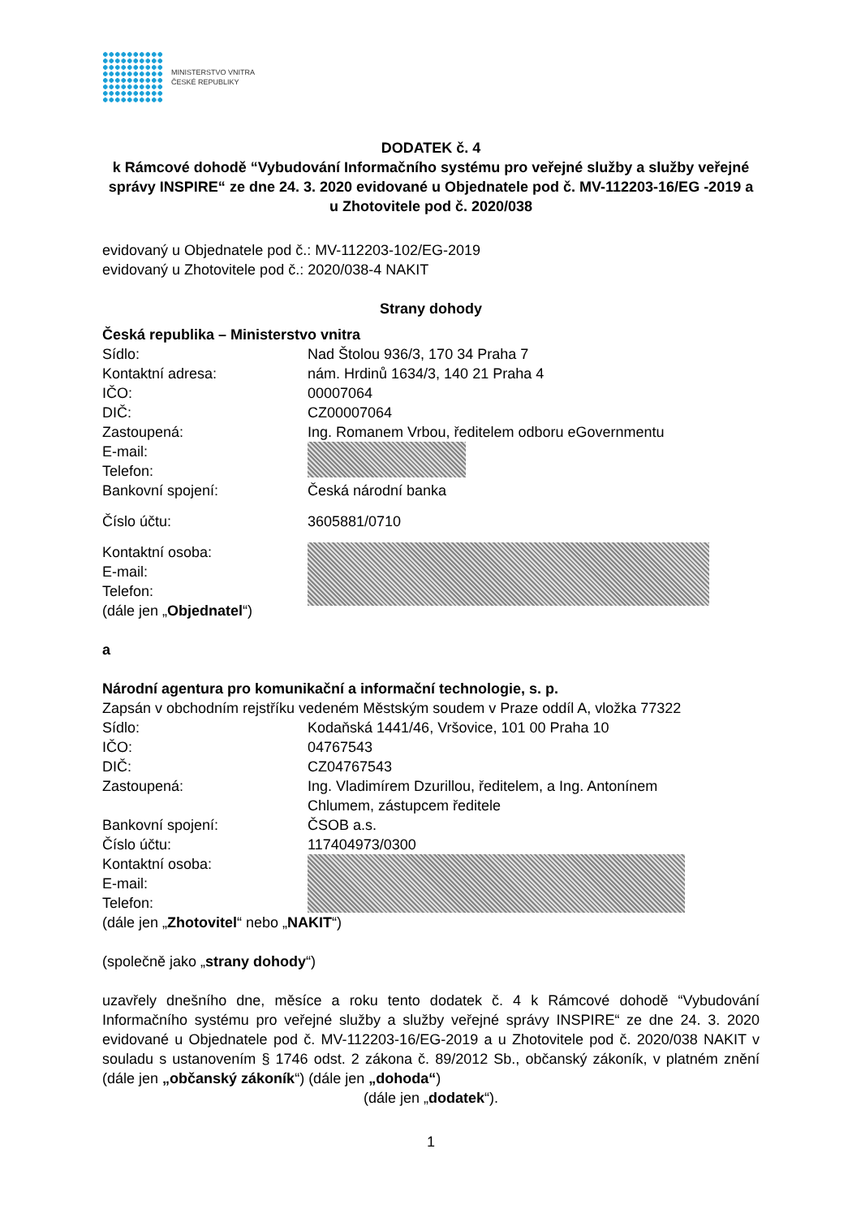MINISTERSTVO VNITRA
ČESKÉ REPUBLIKY
DODATEK č. 4
k Rámcové dohodě “Vybudování Informačního systému pro veřejné služby a služby veřejné správy INSPIRE“ ze dne 24. 3. 2020 evidované u Objednatele pod č. MV-112203-16/EG -2019 a u Zhotovitele pod č. 2020/038
evidovaný u Objednatele pod č.: MV-112203-102/EG-2019
evidovaný u Zhotovitele pod č.: 2020/038-4 NAKIT
Strany dohody
Česká republika – Ministerstvo vnitra
Sídlo: Nad Štolou 936/3, 170 34 Praha 7
Kontaktní adresa: nám. Hrdinů 1634/3, 140 21 Praha 4
IČO: 00007064
DIČ: CZ00007064
Zastoupená: Ing. Romanem Vrbou, ředitelem odboru eGovernmentu
E-mail:
Telefon:
Bankovní spojení: Česká národní banka
Číslo účtu: 3605881/0710
Kontaktní osoba:
E-mail:
Telefon:
(dále jen „Objednatel“)
a
Národní agentura pro komunikační a informační technologie, s. p.
Zapsán v obchodním rejstříku vedeném Městským soudem v Praze oddíl A, vložka 77322
Sídlo: Kodaňská 1441/46, Vršovice, 101 00 Praha 10
IČO: 04767543
DIČ: CZ04767543
Zastoupená: Ing. Vladimírem Dzurillou, ředitelem, a Ing. Antonínem
Chlumem, zástupcem ředitele
Bankovní spojení: ČSOB a.s.
Číslo účtu: 117404973/0300
Kontaktní osoba:
E-mail:
Telefon:
(dále jen „Zhotovitel“ nebo „NAKIT“)
(společně jako „strany dohody“)
uzavřely dnešního dne, měsíce a roku tento dodatek č. 4 k Rámcové dohodě “Vybudování Informačního systému pro veřejné služby a služby veřejné správy INSPIRE“ ze dne 24. 3. 2020 evidované u Objednatele pod č. MV-112203-16/EG-2019 a u Zhotovitele pod č. 2020/038 NAKIT v souladu s ustanovením § 1746 odst. 2 zákona č. 89/2012 Sb., občanský zákoník, v platném znění (dále jen „občanský zákoník“) (dále jen „dohoda“)
(dále jen „dodatek“).
1